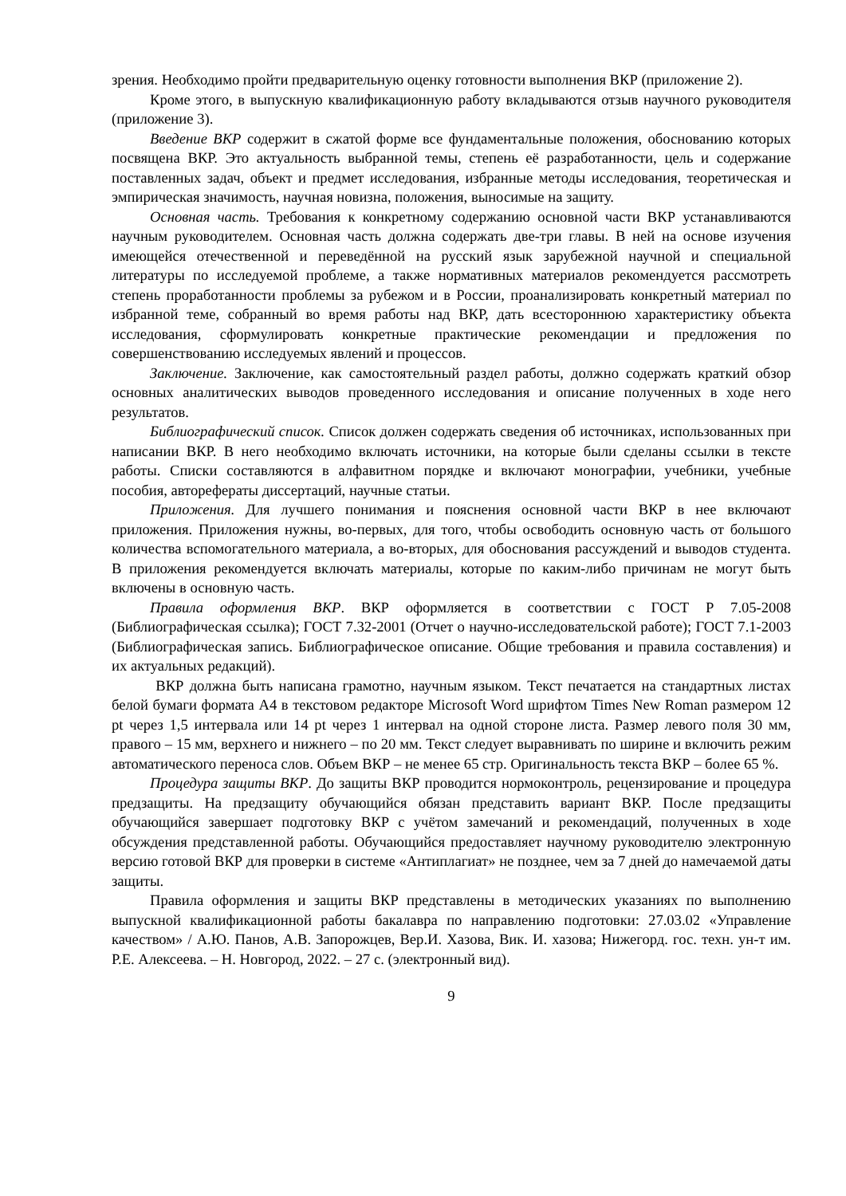зрения. Необходимо пройти предварительную оценку готовности выполнения ВКР (приложение 2).
Кроме этого, в выпускную квалификационную работу вкладываются отзыв научного руководителя (приложение 3).
Введение ВКР содержит в сжатой форме все фундаментальные положения, обоснованию которых посвящена ВКР. Это актуальность выбранной темы, степень её разработанности, цель и содержание поставленных задач, объект и предмет исследования, избранные методы исследования, теоретическая и эмпирическая значимость, научная новизна, положения, выносимые на защиту.
Основная часть. Требования к конкретному содержанию основной части ВКР устанавливаются научным руководителем. Основная часть должна содержать две-три главы. В ней на основе изучения имеющейся отечественной и переведённой на русский язык зарубежной научной и специальной литературы по исследуемой проблеме, а также нормативных материалов рекомендуется рассмотреть степень проработанности проблемы за рубежом и в России, проанализировать конкретный материал по избранной теме, собранный во время работы над ВКР, дать всестороннюю характеристику объекта исследования, сформулировать конкретные практические рекомендации и предложения по совершенствованию исследуемых явлений и процессов.
Заключение. Заключение, как самостоятельный раздел работы, должно содержать краткий обзор основных аналитических выводов проведенного исследования и описание полученных в ходе него результатов.
Библиографический список. Список должен содержать сведения об источниках, использованных при написании ВКР. В него необходимо включать источники, на которые были сделаны ссылки в тексте работы. Списки составляются в алфавитном порядке и включают монографии, учебники, учебные пособия, авторефераты диссертаций, научные статьи.
Приложения. Для лучшего понимания и пояснения основной части ВКР в нее включают приложения. Приложения нужны, во-первых, для того, чтобы освободить основную часть от большого количества вспомогательного материала, а во-вторых, для обоснования рассуждений и выводов студента. В приложения рекомендуется включать материалы, которые по каким-либо причинам не могут быть включены в основную часть.
Правила оформления ВКР. ВКР оформляется в соответствии с ГОСТ Р 7.05-2008 (Библиографическая ссылка); ГОСТ 7.32-2001 (Отчет о научно-исследовательской работе); ГОСТ 7.1-2003 (Библиографическая запись. Библиографическое описание. Общие требования и правила составления) и их актуальных редакций).
ВКР должна быть написана грамотно, научным языком. Текст печатается на стандартных листах белой бумаги формата А4 в текстовом редакторе Microsoft Word шрифтом Times New Roman размером 12 pt через 1,5 интервала или 14 pt через 1 интервал на одной стороне листа. Размер левого поля 30 мм, правого – 15 мм, верхнего и нижнего – по 20 мм. Текст следует выравнивать по ширине и включить режим автоматического переноса слов. Объем ВКР – не менее 65 стр. Оригинальность текста ВКР – более 65 %.
Процедура защиты ВКР. До защиты ВКР проводится нормоконтроль, рецензирование и процедура предзащиты. На предзащиту обучающийся обязан представить вариант ВКР. После предзащиты обучающийся завершает подготовку ВКР с учётом замечаний и рекомендаций, полученных в ходе обсуждения представленной работы. Обучающийся предоставляет научному руководителю электронную версию готовой ВКР для проверки в системе «Антиплагиат» не позднее, чем за 7 дней до намечаемой даты защиты.
Правила оформления и защиты ВКР представлены в методических указаниях по выполнению выпускной квалификационной работы бакалавра по направлению подготовки: 27.03.02 «Управление качеством» / А.Ю. Панов, А.В. Запорожцев, Вер.И. Хазова, Вик. И. хазова; Нижегорд. гос. техн. ун-т им. Р.Е. Алексеева. – Н. Новгород, 2022. – 27 с. (электронный вид).
9